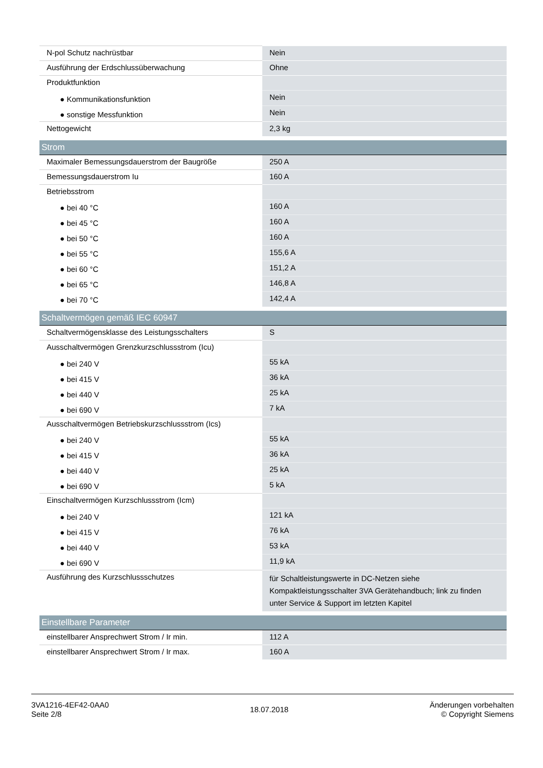| N-pol Schutz nachrüstbar | Nein |
| Ausführung der Erdschlussüberwachung | Ohne |
| Produktfunktion | |
| ● Kommunikationsfunktion | Nein |
| ● sonstige Messfunktion | Nein |
| Nettogewicht | 2,3 kg |
| Strom | |
| Maximaler Bemessungsdauerstrom der Baugröße | 250 A |
| Bemessungsdauerstrom Iu | 160 A |
| Betriebsstrom | |
| ● bei 40 °C | 160 A |
| ● bei 45 °C | 160 A |
| ● bei 50 °C | 160 A |
| ● bei 55 °C | 155,6 A |
| ● bei 60 °C | 151,2 A |
| ● bei 65 °C | 146,8 A |
| ● bei 70 °C | 142,4 A |
| Schaltvermögen gemäß IEC 60947 | |
| Schaltvermögensklasse des Leistungsschalters | S |
| Ausschaltvermögen Grenzkurzschlussstrom (Icu) | |
| ● bei 240 V | 55 kA |
| ● bei 415 V | 36 kA |
| ● bei 440 V | 25 kA |
| ● bei 690 V | 7 kA |
| Ausschaltvermögen Betriebskurzschlussstrom (Ics) | |
| ● bei 240 V | 55 kA |
| ● bei 415 V | 36 kA |
| ● bei 440 V | 25 kA |
| ● bei 690 V | 5 kA |
| Einschaltvermögen Kurzschlussstrom (Icm) | |
| ● bei 240 V | 121 kA |
| ● bei 415 V | 76 kA |
| ● bei 440 V | 53 kA |
| ● bei 690 V | 11,9 kA |
| Ausführung des Kurzschlussschutzes | für Schaltleistungswerte in DC-Netzen siehe Kompaktleistungsschalter 3VA Gerätehandbuch; link zu finden unter Service & Support im letzten Kapitel |
| Einstellbare Parameter | |
| einstellbarer Ansprechwert Strom / Ir min. | 112 A |
| einstellbarer Ansprechwert Strom / Ir max. | 160 A |
3VA1216-4EF42-0AA0
Seite 2/8
18.07.2018
Änderungen vorbehalten
© Copyright Siemens